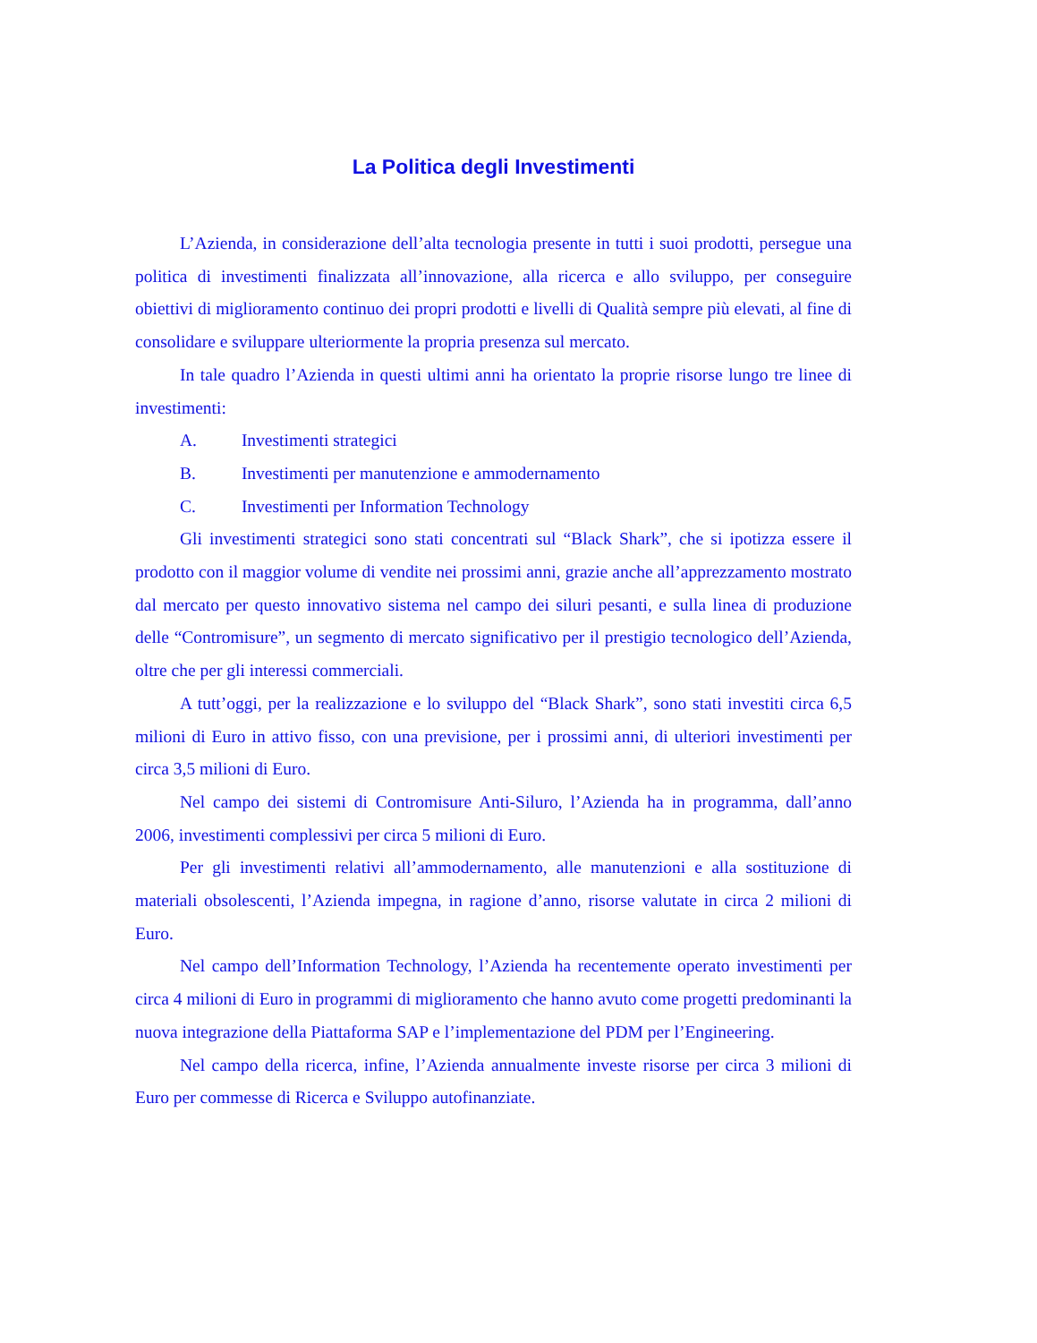La Politica degli Investimenti
L’Azienda, in considerazione dell’alta tecnologia presente in tutti i suoi prodotti, persegue una politica di investimenti finalizzata all’innovazione, alla ricerca e allo sviluppo, per conseguire obiettivi di miglioramento continuo dei propri prodotti e livelli di Qualità sempre più elevati, al fine di consolidare e sviluppare ulteriormente la propria presenza sul mercato.
In tale quadro l’Azienda in questi ultimi anni ha orientato la proprie risorse lungo tre linee di investimenti:
A. Investimenti strategici
B. Investimenti per manutenzione e ammodernamento
C. Investimenti per Information Technology
Gli investimenti strategici sono stati concentrati sul “Black Shark”, che si ipotizza essere il prodotto con il maggior volume di vendite nei prossimi anni, grazie anche all’apprezzamento mostrato dal mercato per questo innovativo sistema nel campo dei siluri pesanti, e sulla linea di produzione delle “Contromisure”, un segmento di mercato significativo per il prestigio tecnologico dell’Azienda, oltre che per gli interessi commerciali.
A tutt’oggi, per la realizzazione e lo sviluppo del “Black Shark”, sono stati investiti circa 6,5 milioni di Euro in attivo fisso, con una previsione, per i prossimi anni, di ulteriori investimenti per circa 3,5 milioni di Euro.
Nel campo dei sistemi di Contromisure Anti-Siluro, l’Azienda ha in programma, dall’anno 2006, investimenti complessivi per circa 5 milioni di Euro.
Per gli investimenti relativi all’ammodernamento, alle manutenzioni e alla sostituzione di materiali obsolescenti, l’Azienda impegna, in ragione d’anno, risorse valutate in circa 2 milioni di Euro.
Nel campo dell’Information Technology, l’Azienda ha recentemente operato investimenti per circa 4 milioni di Euro in programmi di miglioramento che hanno avuto come progetti predominanti la nuova integrazione della Piattaforma SAP e l’implementazione del PDM per l’Engineering.
Nel campo della ricerca, infine, l’Azienda annualmente investe risorse per circa 3 milioni di Euro per commesse di Ricerca e Sviluppo autofinanziate.